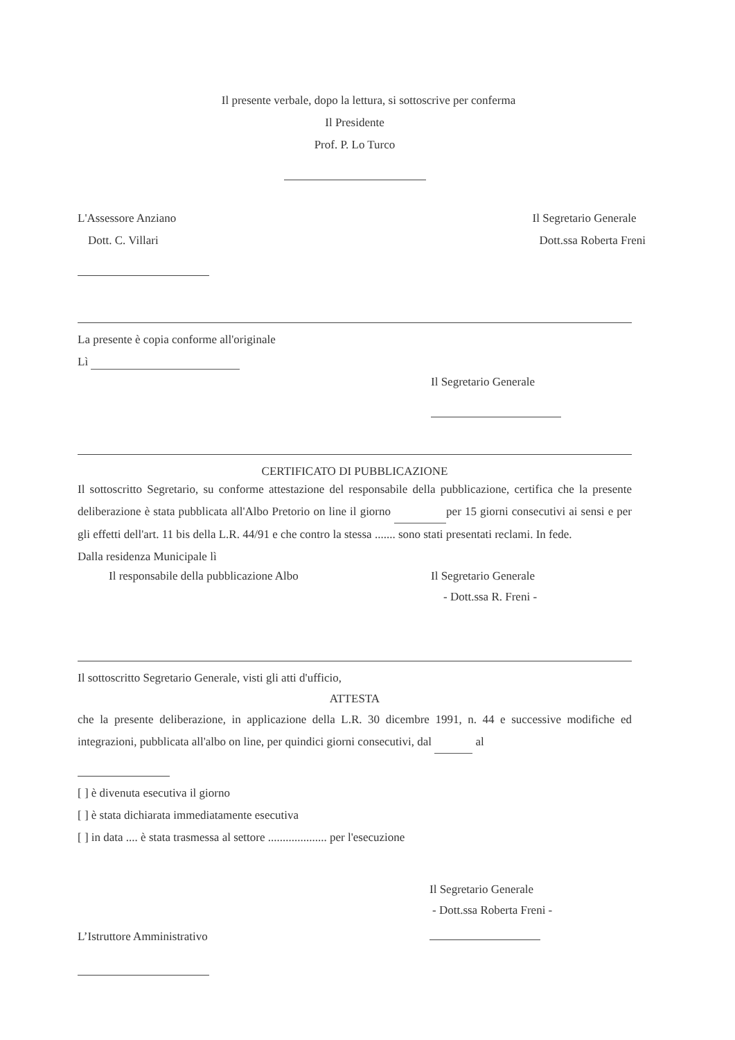Il presente verbale, dopo la lettura, si sottoscrive per conferma
Il Presidente
Prof. P. Lo Turco
L'Assessore Anziano
Dott. C. Villari
Il Segretario Generale
Dott.ssa Roberta Freni
La presente è copia conforme all'originale
Lì
Il Segretario Generale
CERTIFICATO DI PUBBLICAZIONE
Il sottoscritto Segretario, su conforme attestazione del responsabile della pubblicazione, certifica che la presente deliberazione è stata pubblicata all'Albo Pretorio on line il giorno per 15 giorni consecutivi ai sensi e per gli effetti dell'art. 11 bis della L.R. 44/91 e che contro la stessa ....... sono stati presentati reclami. In fede.
Dalla residenza Municipale lì
Il responsabile della pubblicazione Albo Il Segretario Generale
- Dott.ssa R. Freni -
Il sottoscritto Segretario Generale, visti gli atti d'ufficio,
ATTESTA
che la presente deliberazione, in applicazione della L.R. 30 dicembre 1991, n. 44 e successive modifiche ed integrazioni, pubblicata all'albo on line, per quindici giorni consecutivi, dal al
[ ] è divenuta esecutiva il giorno
[ ] è stata dichiarata immediatamente esecutiva
[ ] in data .... è stata trasmessa al settore .................... per l'esecuzione
Il Segretario Generale
- Dott.ssa Roberta Freni -
L’Istruttore Amministrativo